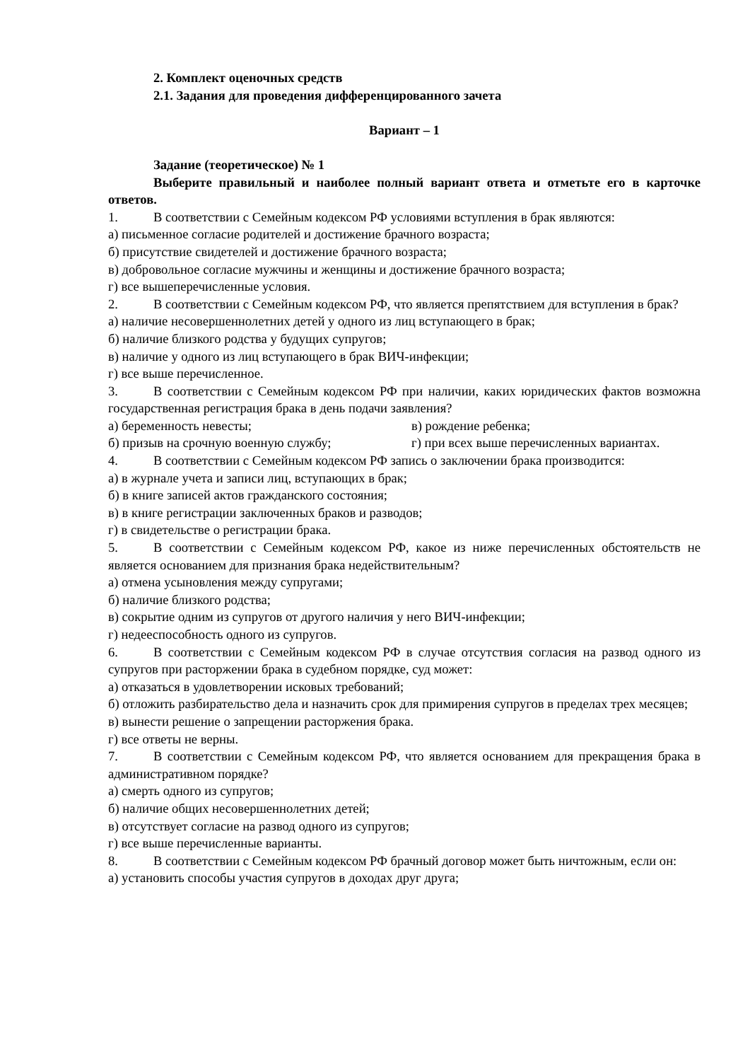2. Комплект оценочных средств
2.1. Задания для проведения дифференцированного зачета
Вариант – 1
Задание (теоретическое) № 1
Выберите правильный и наиболее полный вариант ответа и отметьте его в карточке ответов.
1. В соответствии с Семейным кодексом РФ условиями вступления в брак являются:
а) письменное согласие родителей и достижение брачного возраста;
б) присутствие свидетелей и достижение брачного возраста;
в) добровольное согласие мужчины и женщины и достижение брачного возраста;
г) все вышеперечисленные условия.
2. В соответствии с Семейным кодексом РФ, что является препятствием для вступления в брак?
а) наличие несовершеннолетних детей у одного из лиц вступающего в брак;
б) наличие близкого родства у будущих супругов;
в) наличие у одного из лиц вступающего в брак ВИЧ-инфекции;
г) все выше перечисленное.
3. В соответствии с Семейным кодексом РФ при наличии, каких юридических фактов возможна государственная регистрация брака в день подачи заявления?
а) беременность невесты; в) рождение ребенка;
б) призыв на срочную военную службу; г) при всех выше перечисленных вариантах.
4. В соответствии с Семейным кодексом РФ запись о заключении брака производится:
а) в журнале учета и записи лиц, вступающих в брак;
б) в книге записей актов гражданского состояния;
в) в книге регистрации заключенных браков и разводов;
г) в свидетельстве о регистрации брака.
5. В соответствии с Семейным кодексом РФ, какое из ниже перечисленных обстоятельств не является основанием для признания брака недействительным?
а) отмена усыновления между супругами;
б) наличие близкого родства;
в) сокрытие одним из супругов от другого наличия у него ВИЧ-инфекции;
г) недееспособность одного из супругов.
6. В соответствии с Семейным кодексом РФ в случае отсутствия согласия на развод одного из супругов при расторжении брака в судебном порядке, суд может:
а) отказаться в удовлетворении исковых требований;
б) отложить разбирательство дела и назначить срок для примирения супругов в пределах трех месяцев;
в) вынести решение о запрещении расторжения брака.
г) все ответы не верны.
7. В соответствии с Семейным кодексом РФ, что является основанием для прекращения брака в административном порядке?
а) смерть одного из супругов;
б) наличие общих несовершеннолетних детей;
в) отсутствует согласие на развод одного из супругов;
г) все выше перечисленные варианты.
8. В соответствии с Семейным кодексом РФ брачный договор может быть ничтожным, если он:
а) установить способы участия супругов в доходах друг друга;